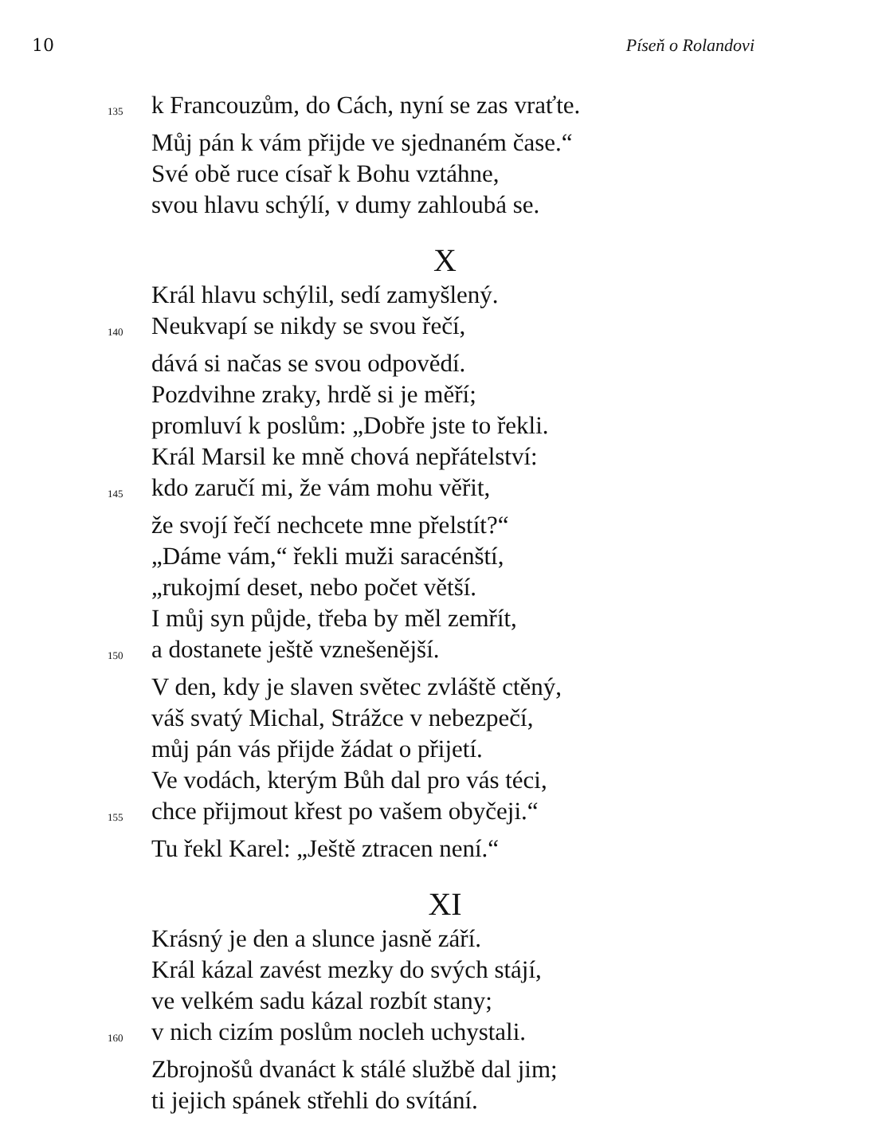10 Píseň o Rolandovi
135 k Francouzům, do Cách, nyní se zas vraťte.
Můj pán k vám přijde ve sjednaném čase.“
Své obě ruce císař k Bohu vztáhne,
svou hlavu schýlí, v dumy zahloubá se.
X
Král hlavu schýlil, sedí zamyšlený.
140 Neukvapí se nikdy se svou řečí,
dává si načas se svou odpovědí.
Pozdvihne zraky, hrdě si je měří;
promluví k poslům: „Dobře jste to řekli.
Král Marsil ke mně chová nepřátelství:
145 kdo zaručí mi, že vám mohu věřit,
že svojí řečí nechcete mne přelstít?“
„Dáme vám,“ řekli muži saracénští,
„rukojmí deset, nebo počet větší.
I můj syn půjde, třeba by měl zemřít,
150 a dostanete ještě vznešenější.
V den, kdy je slaven světec zvláště ctěný,
váš svatý Michal, Strážce v nebezpečí,
můj pán vás přijde žádat o přijetí.
Ve vodách, kterým Bůh dal pro vás téci,
155 chce přijmout křest po vašem obyčeji.“
Tu řekl Karel: „Ještě ztracen není.“
XI
Krásný je den a slunce jasně září.
Král kázal zavést mezky do svých stájí,
ve velkém sadu kázal rozbít stany;
160 v nich cizím poslům nocleh uchystali.
Zbrojnošů dvanáct k stálé službě dal jim;
ti jejich spánek střehli do svítání.